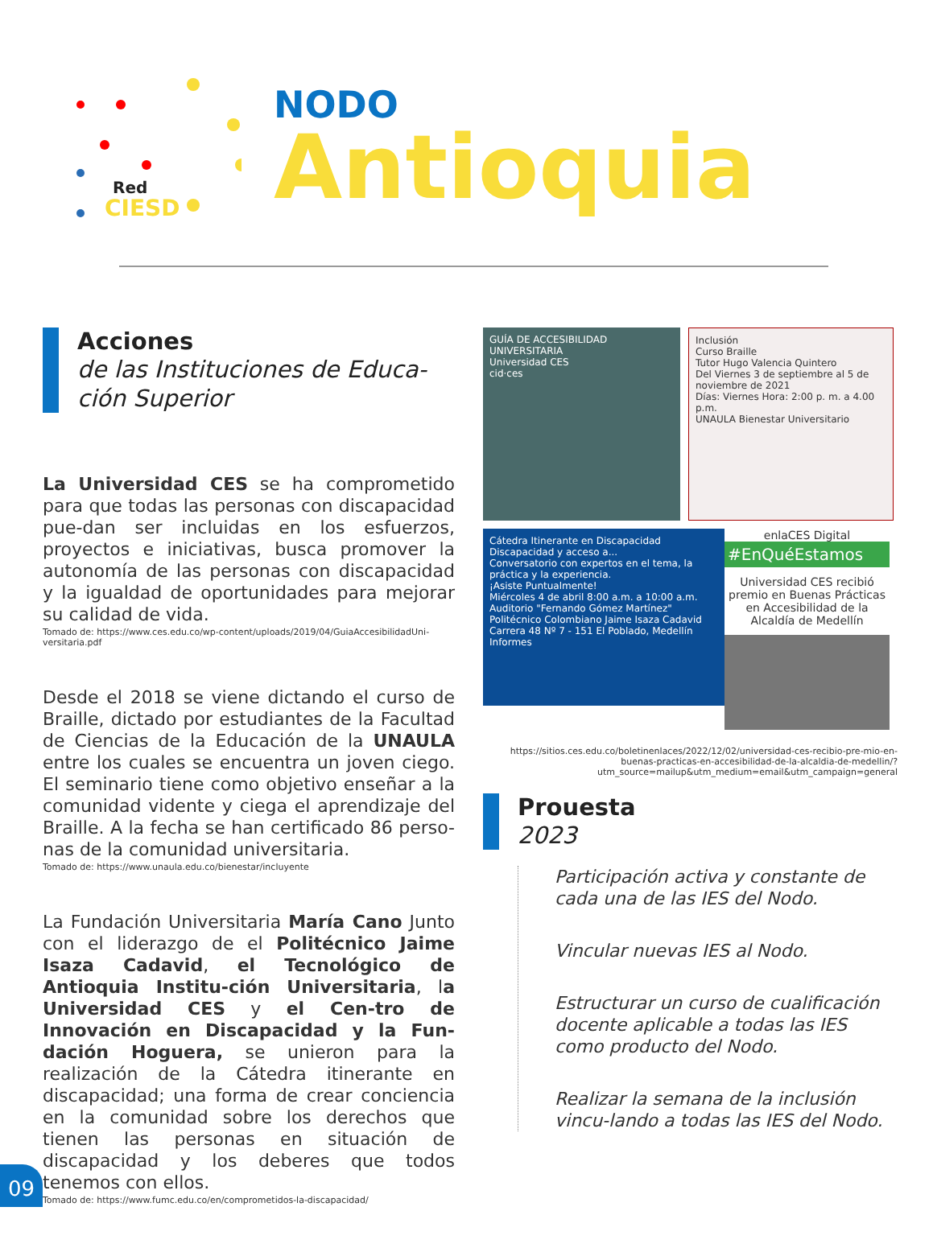Red
CIESD
NODO
Antioquia
Acciones
de las Instituciones de Educa-ción Superior
La Universidad CES se ha comprometido para que todas las personas con discapacidad pue-dan ser incluidas en los esfuerzos, proyectos e iniciativas, busca promover la autonomía de las personas con discapacidad y la igualdad de oportunidades para mejorar su calidad de vida.
Tomado de: https://www.ces.edu.co/wp-content/uploads/2019/04/GuiaAccesibilidadUni-versitaria.pdf
Desde el 2018 se viene dictando el curso de Braille, dictado por estudiantes de la Facultad de Ciencias de la Educación de la UNAULA entre los cuales se encuentra un joven ciego. El seminario tiene como objetivo enseñar a la comunidad vidente y ciega el aprendizaje del Braille. A la fecha se han certificado 86 perso-nas de la comunidad universitaria.
Tomado de: https://www.unaula.edu.co/bienestar/incluyente
La Fundación Universitaria María Cano Junto con el liderazgo de el Politécnico Jaime Isaza Cadavid, el Tecnológico de Antioquia Institu-ción Universitaria, la Universidad CES y el Cen-tro de Innovación en Discapacidad y la Fun-dación Hoguera, se unieron para la realización de la Cátedra itinerante en discapacidad; una forma de crear conciencia en la comunidad sobre los derechos que tienen las personas en situación de discapacidad y los deberes que todos tenemos con ellos.
Tomado de: https://www.fumc.edu.co/en/comprometidos-la-discapacidad/
GUÍA DE ACCESIBILIDAD UNIVERSITARIA
Universidad CES
cid·ces
Inclusión
Curso Braille
Tutor Hugo Valencia Quintero
Del Viernes 3 de septiembre al 5 de noviembre de 2021
Días: Viernes Hora: 2:00 p. m. a 4.00 p.m.
UNAULA Bienestar Universitario
Cátedra Itinerante en Discapacidad
Discapacidad y acceso a...
Conversatorio con expertos en el tema, la práctica y la experiencia.
¡Asiste Puntualmente!
Miércoles 4 de abril 8:00 a.m. a 10:00 a.m.
Auditorio "Fernando Gómez Martínez" Politécnico Colombiano Jaime Isaza Cadavid Carrera 48 Nº 7 - 151 El Poblado, Medellín
Informes
enlaCES Digital
#EnQuéEstamos
Universidad CES recibió premio en Buenas Prácticas en Accesibilidad de la Alcaldía de Medellín
https://sitios.ces.edu.co/boletinenlaces/2022/12/02/universidad-ces-recibio-pre-mio-en-buenas-practicas-en-accesibilidad-de-la-alcaldia-de-medellin/?utm_source=mailup&utm_medium=email&utm_campaign=general
Prouesta
2023
Participación activa y constante de cada una de las IES del Nodo.
Vincular nuevas IES al Nodo.
Estructurar un curso de cualificación docente aplicable a todas las IES como producto del Nodo.
Realizar la semana de la inclusión vincu-lando a todas las IES del Nodo.
09